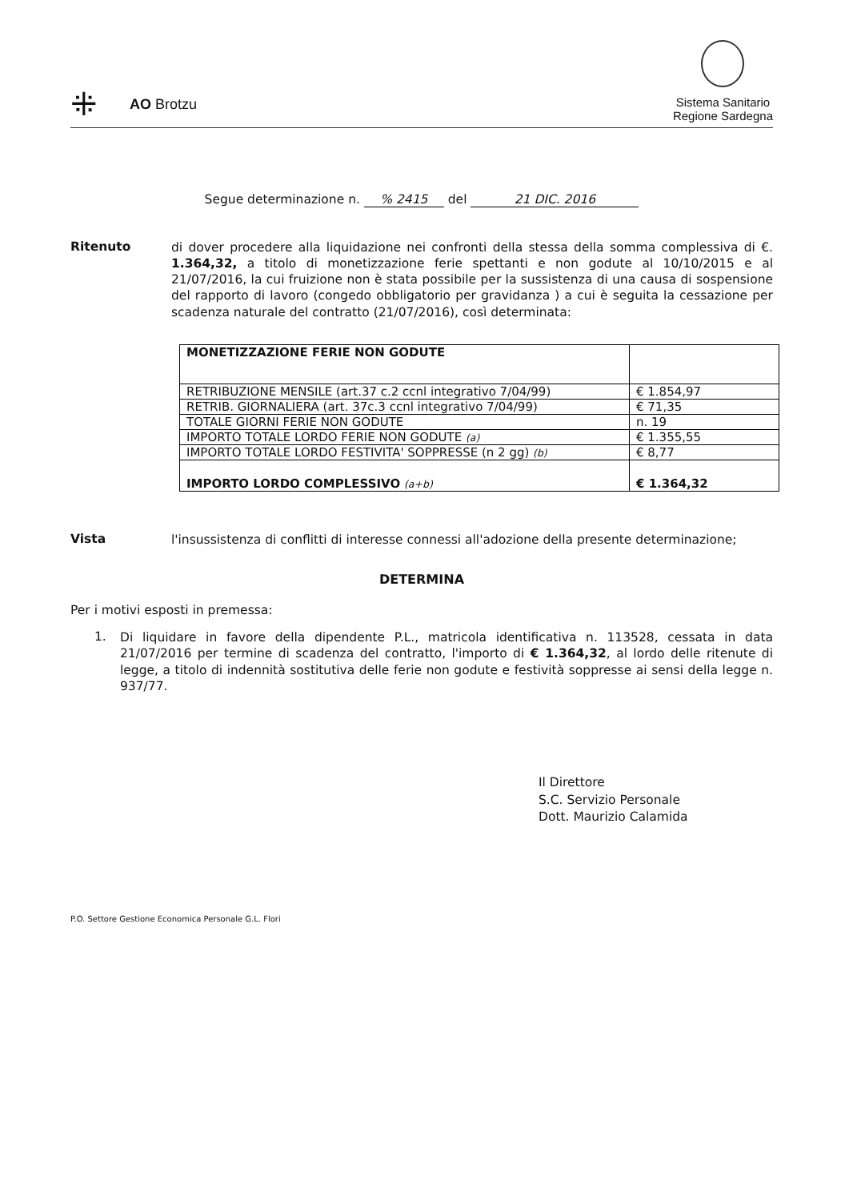⁜ AO Brotzu
Sistema Sanitario
Regione Sardegna
Segue determinazione n. % 2415 del 21 DIC. 2016
Ritenuto
di dover procedere alla liquidazione nei confronti della stessa della somma complessiva di €. 1.364,32, a titolo di monetizzazione ferie spettanti e non godute al 10/10/2015 e al 21/07/2016, la cui fruizione non è stata possibile per la sussistenza di una causa di sospensione del rapporto di lavoro (congedo obbligatorio per gravidanza ) a cui è seguita la cessazione per scadenza naturale del contratto (21/07/2016), così determinata:
| MONETIZZAZIONE FERIE NON GODUTE | |
| RETRIBUZIONE MENSILE (art.37 c.2 ccnl integrativo 7/04/99) | € 1.854,97 |
| RETRIB. GIORNALIERA (art. 37c.3 ccnl integrativo 7/04/99) | € 71,35 |
| TOTALE GIORNI FERIE NON GODUTE | n. 19 |
| IMPORTO TOTALE LORDO FERIE NON GODUTE (a) | € 1.355,55 |
| IMPORTO TOTALE LORDO FESTIVITA' SOPPRESSE (n 2 gg) (b) | € 8,77 |
| IMPORTO LORDO COMPLESSIVO (a+b) | € 1.364,32 |
Vista
l'insussistenza di conflitti di interesse connessi all'adozione della presente determinazione;
DETERMINA
Per i motivi esposti in premessa:
1.
Di liquidare in favore della dipendente P.L., matricola identificativa n. 113528, cessata in data 21/07/2016 per termine di scadenza del contratto, l'importo di € 1.364,32, al lordo delle ritenute di legge, a titolo di indennità sostitutiva delle ferie non godute e festività soppresse ai sensi della legge n. 937/77.
Il Direttore
S.C. Servizio Personale
Dott. Maurizio Calamida
P.O. Settore Gestione Economica Personale G.L. Flori